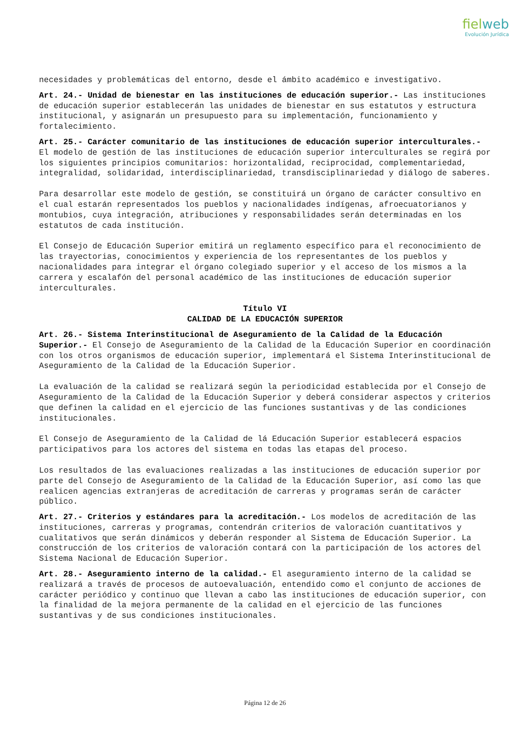fielweb
Evolución Jurídica
necesidades y problemáticas del entorno, desde el ámbito académico e investigativo.
Art. 24.- Unidad de bienestar en las instituciones de educación superior.- Las instituciones de educación superior establecerán las unidades de bienestar en sus estatutos y estructura institucional, y asignarán un presupuesto para su implementación, funcionamiento y fortalecimiento.
Art. 25.- Carácter comunitario de las instituciones de educación superior interculturales.- El modelo de gestión de las instituciones de educación superior interculturales se regirá por los siguientes principios comunitarios: horizontalidad, reciprocidad, complementariedad, integralidad, solidaridad, interdisciplinariedad, transdisciplinariedad y diálogo de saberes.
Para desarrollar este modelo de gestión, se constituirá un órgano de carácter consultivo en el cual estarán representados los pueblos y nacionalidades indígenas, afroecuatorianos y montubios, cuya integración, atribuciones y responsabilidades serán determinadas en los estatutos de cada institución.
El Consejo de Educación Superior emitirá un reglamento específico para el reconocimiento de las trayectorias, conocimientos y experiencia de los representantes de los pueblos y nacionalidades para integrar el órgano colegiado superior y el acceso de los mismos a la carrera y escalafón del personal académico de las instituciones de educación superior interculturales.
Título VI
CALIDAD DE LA EDUCACIÓN SUPERIOR
Art. 26.- Sistema Interinstitucional de Aseguramiento de la Calidad de la Educación Superior.- El Consejo de Aseguramiento de la Calidad de la Educación Superior en coordinación con los otros organismos de educación superior, implementará el Sistema Interinstitucional de Aseguramiento de la Calidad de la Educación Superior.
La evaluación de la calidad se realizará según la periodicidad establecida por el Consejo de Aseguramiento de la Calidad de la Educación Superior y deberá considerar aspectos y criterios que definen la calidad en el ejercicio de las funciones sustantivas y de las condiciones institucionales.
El Consejo de Aseguramiento de la Calidad de lá Educación Superior establecerá espacios participativos para los actores del sistema en todas las etapas del proceso.
Los resultados de las evaluaciones realizadas a las instituciones de educación superior por parte del Consejo de Aseguramiento de la Calidad de la Educación Superior, así como las que realicen agencias extranjeras de acreditación de carreras y programas serán de carácter público.
Art. 27.- Criterios y estándares para la acreditación.- Los modelos de acreditación de las instituciones, carreras y programas, contendrán criterios de valoración cuantitativos y cualitativos que serán dinámicos y deberán responder al Sistema de Educación Superior. La construcción de los criterios de valoración contará con la participación de los actores del Sistema Nacional de Educación Superior.
Art. 28.- Aseguramiento interno de la calidad.- El aseguramiento interno de la calidad se realizará a través de procesos de autoevaluación, entendido como el conjunto de acciones de carácter periódico y continuo que llevan a cabo las instituciones de educación superior, con la finalidad de la mejora permanente de la calidad en el ejercicio de las funciones sustantivas y de sus condiciones institucionales.
Página 12 de 26